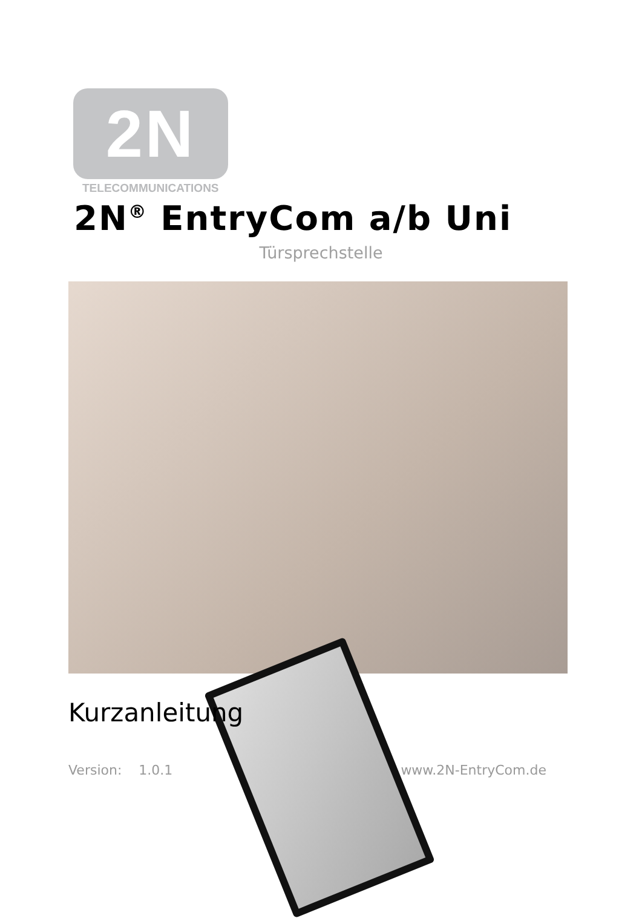2N
TELECOMMUNICATIONS
2N<sup>®</sup> EntryCom a/b Uni
Türsprechstelle
Kurzanleitung
Version: 1.0.1 www.2N-EntryCom.de